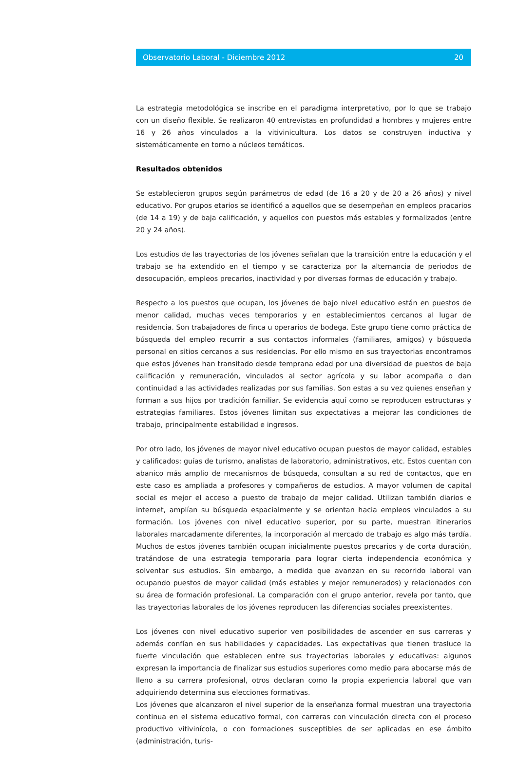Observatorio Laboral - Diciembre 2012 20
La estrategia metodológica se inscribe en el paradigma interpretativo, por lo que se trabajo con un diseño flexible. Se realizaron 40 entrevistas en profundidad a hombres y mujeres entre 16 y 26 años vinculados a la vitivinicultura. Los datos se construyen inductiva y sistemáticamente en torno a núcleos temáticos.
Resultados obtenidos
Se establecieron grupos según parámetros de edad (de 16 a 20 y de 20 a 26 años) y nivel educativo. Por grupos etarios se identificó a aquellos que se desempeñan en empleos pracarios (de 14 a 19) y de baja calificación, y aquellos con puestos más estables y formalizados (entre 20 y 24 años).
Los estudios de las trayectorias de los jóvenes señalan que la transición entre la educación y el trabajo se ha extendido en el tiempo y se caracteriza por la alternancia de periodos de desocupación, empleos precarios, inactividad y por diversas formas de educación y trabajo.
Respecto a los puestos que ocupan, los jóvenes de bajo nivel educativo están en puestos de menor calidad, muchas veces temporarios y en establecimientos cercanos al lugar de residencia. Son trabajadores de finca u operarios de bodega. Este grupo tiene como práctica de búsqueda del empleo recurrir a sus contactos informales (familiares, amigos) y búsqueda personal en sitios cercanos a sus residencias. Por ello mismo en sus trayectorias encontramos que estos jóvenes han transitado desde temprana edad por una diversidad de puestos de baja calificación y remuneración, vinculados al sector agrícola y su labor acompaña o dan continuidad a las actividades realizadas por sus familias. Son estas a su vez quienes enseñan y forman a sus hijos por tradición familiar. Se evidencia aquí como se reproducen estructuras y estrategias familiares. Estos jóvenes limitan sus expectativas a mejorar las condiciones de trabajo, principalmente estabilidad e ingresos.
Por otro lado, los jóvenes de mayor nivel educativo ocupan puestos de mayor calidad, estables y calificados: guías de turismo, analistas de laboratorio, administrativos, etc. Estos cuentan con abanico más amplio de mecanismos de búsqueda, consultan a su red de contactos, que en este caso es ampliada a profesores y compañeros de estudios. A mayor volumen de capital social es mejor el acceso a puesto de trabajo de mejor calidad. Utilizan también diarios e internet, amplían su búsqueda espacialmente y se orientan hacia empleos vinculados a su formación. Los jóvenes con nivel educativo superior, por su parte, muestran itinerarios laborales marcadamente diferentes, la incorporación al mercado de trabajo es algo más tardía. Muchos de estos jóvenes también ocupan inicialmente puestos precarios y de corta duración, tratándose de una estrategia temporaria para lograr cierta independencia económica y solventar sus estudios. Sin embargo, a medida que avanzan en su recorrido laboral van ocupando puestos de mayor calidad (más estables y mejor remunerados) y relacionados con su área de formación profesional. La comparación con el grupo anterior, revela por tanto, que las trayectorias laborales de los jóvenes reproducen las diferencias sociales preexistentes.
Los jóvenes con nivel educativo superior ven posibilidades de ascender en sus carreras y además confían en sus habilidades y capacidades. Las expectativas que tienen trasluce la fuerte vinculación que establecen entre sus trayectorias laborales y educativas: algunos expresan la importancia de finalizar sus estudios superiores como medio para abocarse más de lleno a su carrera profesional, otros declaran como la propia experiencia laboral que van adquiriendo determina sus elecciones formativas.
Los jóvenes que alcanzaron el nivel superior de la enseñanza formal muestran una trayectoria continua en el sistema educativo formal, con carreras con vinculación directa con el proceso productivo vitivinícola, o con formaciones susceptibles de ser aplicadas en ese ámbito (administración, turis-